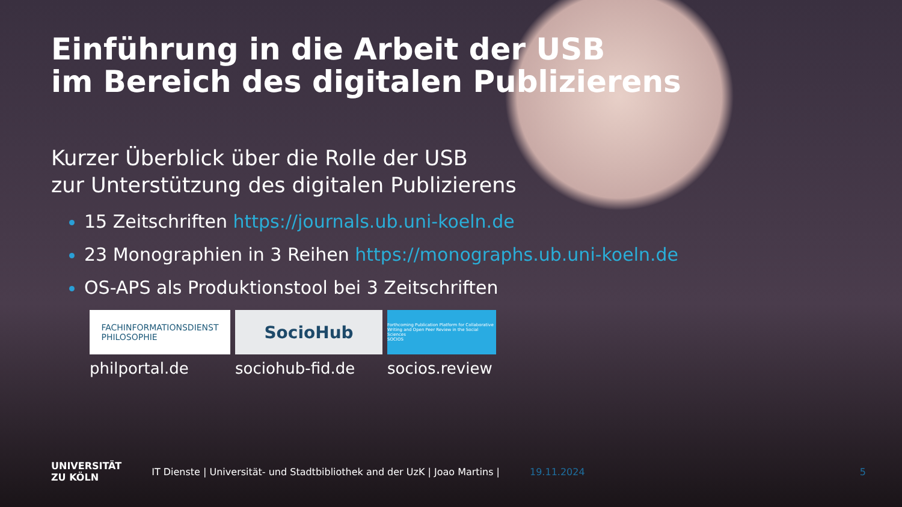Einführung in die Arbeit der USB
im Bereich des digitalen Publizierens
Kurzer Überblick über die Rolle der USB
zur Unterstützung des digitalen Publizierens
15 Zeitschriften https://journals.ub.uni-koeln.de
23 Monographien in 3 Reihen https://monographs.ub.uni-koeln.de
OS-APS als Produktionstool bei 3 Zeitschriften
FACHINFORMATIONSDIENST
PHILOSOPHIE
philportal.de
SocioHub
sociohub-fid.de
Forthcoming Publication Platform for Collaborative Writing and Open Peer Review in the Social Sciences
SOCIOS
socios.review
UNIVERSITÄT
ZU KÖLN
IT Dienste | Universität- und Stadtbibliothek and der UzK | Joao Martins |
19.11.2024 5